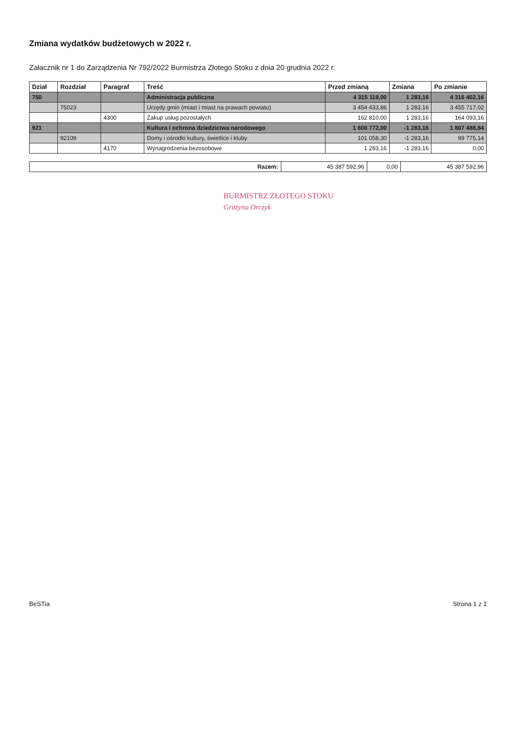Zmiana wydatków budżetowych w 2022 r.
Załacznik nr 1 do Zarządzenia Nr 792/2022 Burmistrza Złotego Stoku z dnia 20 grudnia 2022 r.
| Dział | Rozdział | Paragraf | Treść | Przed zmianą | Zmiana | Po zmianie |
| --- | --- | --- | --- | --- | --- | --- |
| 750 | | | Administracja publiczna | 4 315 119,00 | 1 283,16 | 4 316 402,16 |
| | 75023 | | Urzędy gmin (miast i miast na prawach powiatu) | 3 454 433,86 | 1 283,16 | 3 455 717,02 |
| | | 4300 | Zakup usług pozostałych | 162 810,00 | 1 283,16 | 164 093,16 |
| 921 | | | Kultura i ochrona dziedzictwa narodowego | 1 808 772,00 | -1 283,16 | 1 807 488,84 |
| | 92109 | | Domy i ośrodki kultury, świetlice i kluby | 101 058,30 | -1 283,16 | 99 775,14 |
| | | 4170 | Wynagrodzenia bezosobowe | 1 283,16 | -1 283,16 | 0,00 |
| Razem: | 45 387 592,96 | 0,00 | 45 387 592,96 |
BURMISTRZ ZŁOTEGO STOKU
Grażyna Orczyk
BeSTia Strona 1 z 1